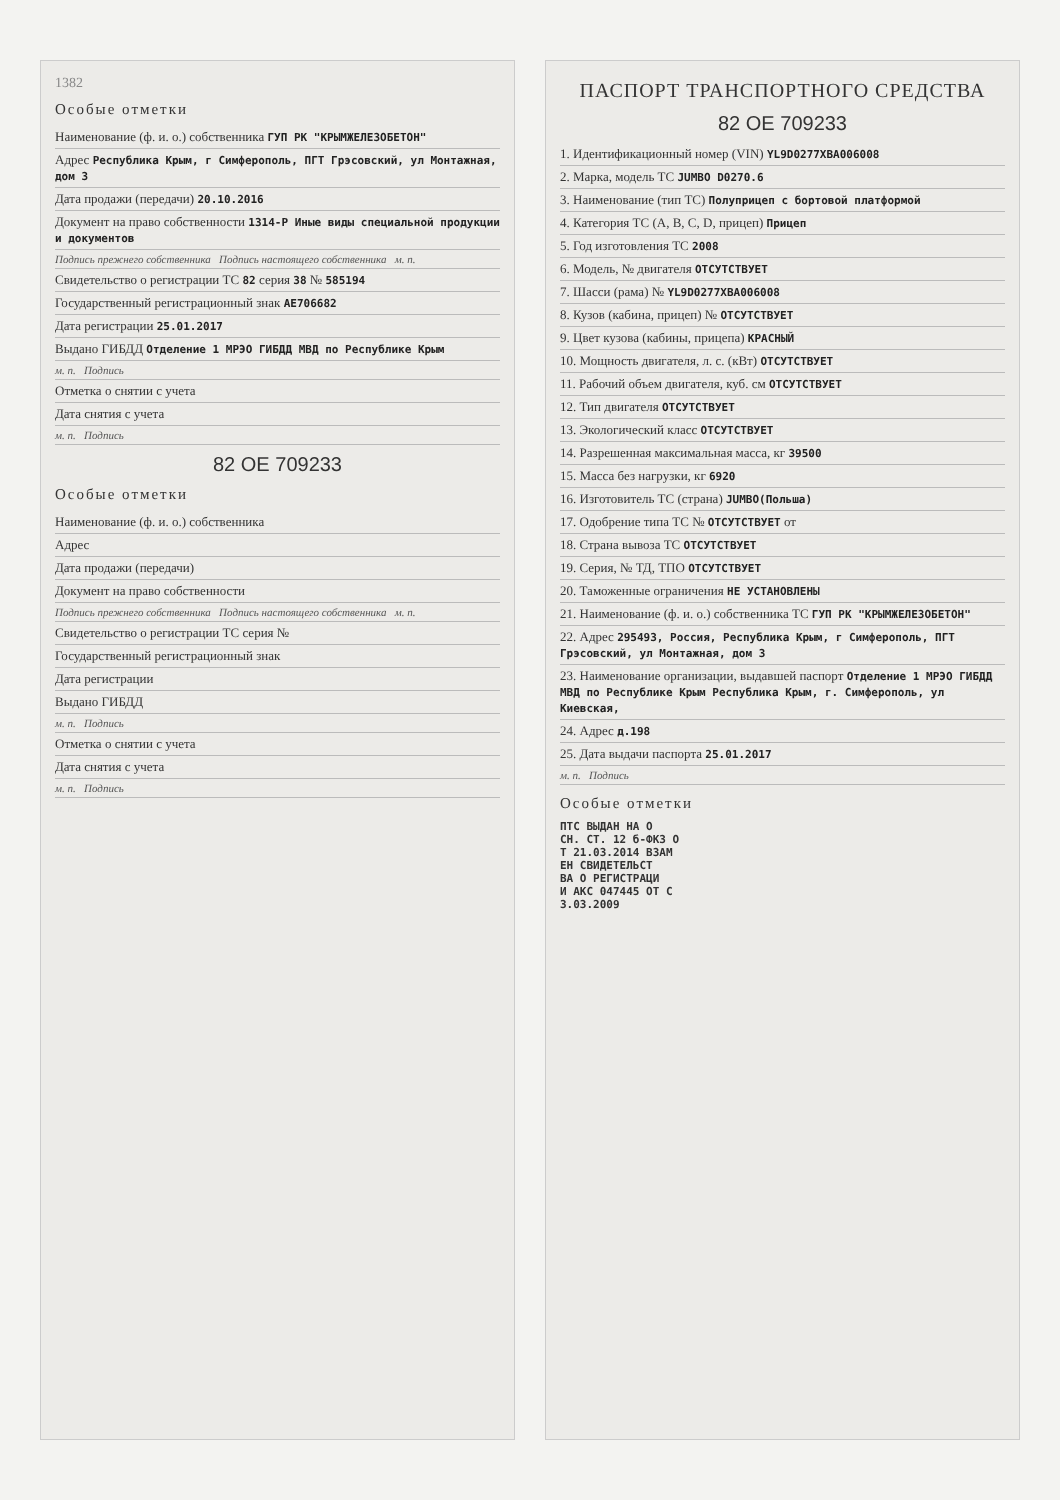1382
Особые отметки
Наименование (ф. и. о.) собственника ГУП РК "КРЫМЖЕЛЕЗОБЕТОН"
Адрес Республика Крым, г Симферополь, ПГТ Грэсовский, ул Монтажная, дом 3
Дата продажи (передачи) 20.10.2016
Документ на право собственности 1314-Р Иные виды специальной продукции и документов
Подпись прежнего собственника Подпись настоящего собственника м. п.
Свидетельство о регистрации ТС 82 серия 38 № 585194
Государственный регистрационный знак АЕ706682
Дата регистрации 25.01.2017
Выдано ГИБДД Отделение 1 МРЭО ГИБДД МВД по Республике Крым
м. п. Подпись
Отметка о снятии с учета
Дата снятия с учета
м. п. Подпись
82 ОЕ 709233
Особые отметки
Наименование (ф. и. о.) собственника
Адрес
Дата продажи (передачи)
Документ на право собственности
Подпись прежнего собственника Подпись настоящего собственника м. п.
Свидетельство о регистрации ТС серия №
Государственный регистрационный знак
Дата регистрации
Выдано ГИБДД
м. п. Подпись
Отметка о снятии с учета
Дата снятия с учета
м. п. Подпись
ПАСПОРТ ТРАНСПОРТНОГО СРЕДСТВА
82 ОЕ 709233
1. Идентификационный номер (VIN) YL9D0277XBA006008
2. Марка, модель ТС JUMBO D0270.6
3. Наименование (тип ТС) Полуприцеп с бортовой платформой
4. Категория ТС (A, B, C, D, прицеп) Прицеп
5. Год изготовления ТС 2008
6. Модель, № двигателя ОТСУТСТВУЕТ
7. Шасси (рама) № YL9D0277XBA006008
8. Кузов (кабина, прицеп) № ОТСУТСТВУЕТ
9. Цвет кузова (кабины, прицепа) КРАСНЫЙ
10. Мощность двигателя, л. с. (кВт) ОТСУТСТВУЕТ
11. Рабочий объем двигателя, куб. см ОТСУТСТВУЕТ
12. Тип двигателя ОТСУТСТВУЕТ
13. Экологический класс ОТСУТСТВУЕТ
14. Разрешенная максимальная масса, кг 39500
15. Масса без нагрузки, кг 6920
16. Изготовитель ТС (страна) JUMBO(Польша)
17. Одобрение типа ТС № ОТСУТСТВУЕТ от
18. Страна вывоза ТС ОТСУТСТВУЕТ
19. Серия, № ТД, ТПО ОТСУТСТВУЕТ
20. Таможенные ограничения НЕ УСТАНОВЛЕНЫ
21. Наименование (ф. и. о.) собственника ТС ГУП РК "КРЫМЖЕЛЕЗОБЕТОН"
22. Адрес 295493, Россия, Республика Крым, г Симферополь, ПГТ Грэсовский, ул Монтажная, дом 3
23. Наименование организации, выдавшей паспорт Отделение 1 МРЭО ГИБДД МВД по Республике Крым Республика Крым, г. Симферополь, ул Киевская,
24. Адрес д.198
25. Дата выдачи паспорта 25.01.2017
м. п. Подпись
Особые отметки
ПТС ВЫДАН НА О СН. СТ. 12 б-ФКЗ О Т 21.03.2014 ВЗАМ ЕН СВИДЕТЕЛЬСТ ВА О РЕГИСТРАЦИ И АКС 047445 ОТ С 3.03.2009